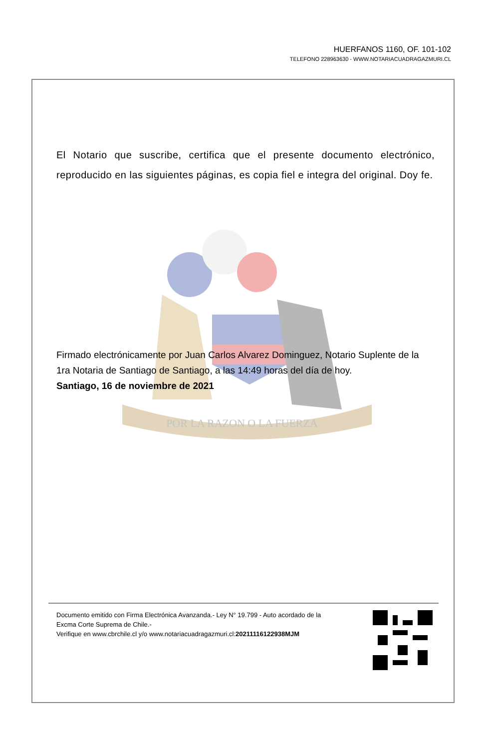HUERFANOS 1160, OF. 101-102
TELEFONO 228963630 - WWW.NOTARIACUADRAGAZMURI.CL
POR LA RAZON O LA FUERZA
El Notario que suscribe, certifica que el presente documento electrónico, reproducido en las siguientes páginas, es copia fiel e integra del original. Doy fe.
Firmado electrónicamente por Juan Carlos Alvarez Dominguez, Notario Suplente de la 1ra Notaria de Santiago de Santiago, a las 14:49 horas del día de hoy.
Santiago, 16 de noviembre de 2021
Documento emitido con Firma Electrónica Avanzanda.- Ley N° 19.799 - Auto acordado de la Excma Corte Suprema de Chile.-
Verifique en www.cbrchile.cl y/o www.notariacuadragazmuri.cl:20211116122938MJM